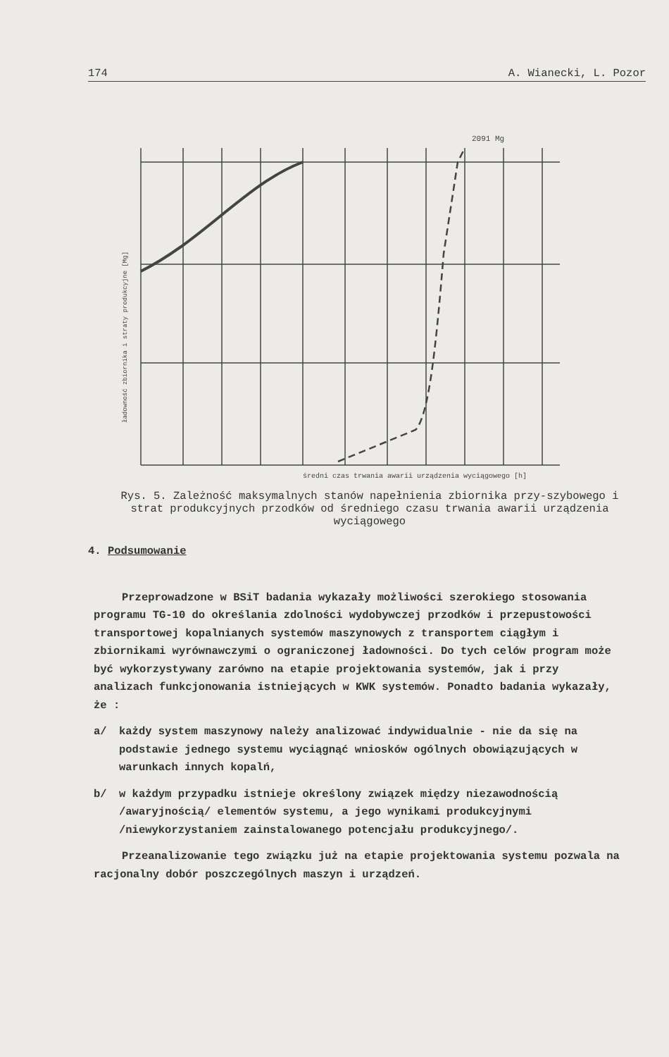174 A. Wianecki, L. Pozor
2091 Mg
średni czas trwania awarii urządzenia wyciągowego [h]
ładowność zbiornika i straty produkcyjne [Mg]
Rys. 5. Zależność maksymalnych stanów napełnienia zbiornika przy-szybowego i strat produkcyjnych przodków od średniego czasu trwania awarii urządzenia wyciągowego
4. Podsumowanie
Przeprowadzone w BSiT badania wykazały możliwości szerokiego stosowania programu TG-10 do określania zdolności wydobywczej przodków i przepustowości transportowej kopalnianych systemów maszynowych z transportem ciągłym i zbiornikami wyrównawczymi o ograniczonej ładowności. Do tych celów program może być wykorzystywany zarówno na etapie projektowania systemów, jak i przy analizach funkcjonowania istniejących w KWK systemów. Ponadto badania wykazały, że :
a/ każdy system maszynowy należy analizować indywidualnie - nie da się na podstawie jednego systemu wyciągnąć wniosków ogólnych obowiązujących w warunkach innych kopalń,
b/ w każdym przypadku istnieje określony związek między niezawodnością /awaryjnością/ elementów systemu, a jego wynikami produkcyjnymi /niewykorzystaniem zainstalowanego potencjału produkcyjnego/.
Przeanalizowanie tego związku już na etapie projektowania systemu pozwala na racjonalny dobór poszczególnych maszyn i urządzeń.